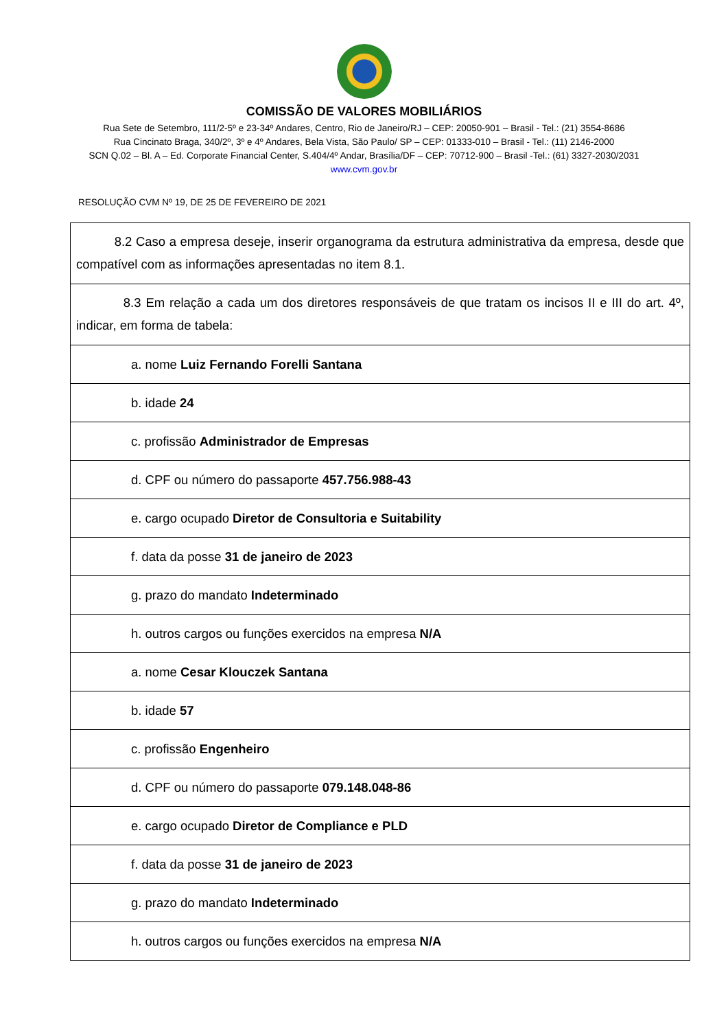COMISSÃO DE VALORES MOBILIÁRIOS
Rua Sete de Setembro, 111/2-5º e 23-34º Andares, Centro, Rio de Janeiro/RJ – CEP: 20050-901 – Brasil - Tel.: (21) 3554-8686
Rua Cincinato Braga, 340/2º, 3º e 4º Andares, Bela Vista, São Paulo/ SP – CEP: 01333-010 – Brasil - Tel.: (11) 2146-2000
SCN Q.02 – Bl. A – Ed. Corporate Financial Center, S.404/4º Andar, Brasília/DF – CEP: 70712-900 – Brasil -Tel.: (61) 3327-2030/2031
www.cvm.gov.br
RESOLUÇÃO CVM Nº 19, DE 25 DE FEVEREIRO DE 2021
| 8.2 Caso a empresa deseje, inserir organograma da estrutura administrativa da empresa, desde que compatível com as informações apresentadas no item 8.1. |
| 8.3 Em relação a cada um dos diretores responsáveis de que tratam os incisos II e III do art. 4º, indicar, em forma de tabela: |
| a. nome Luiz Fernando Forelli Santana |
| b. idade 24 |
| c. profissão Administrador de Empresas |
| d. CPF ou número do passaporte 457.756.988-43 |
| e. cargo ocupado Diretor de Consultoria e Suitability |
| f. data da posse 31 de janeiro de 2023 |
| g. prazo do mandato Indeterminado |
| h. outros cargos ou funções exercidos na empresa N/A |
| a. nome Cesar Klouczek Santana |
| b. idade 57 |
| c. profissão Engenheiro |
| d. CPF ou número do passaporte 079.148.048-86 |
| e. cargo ocupado Diretor de Compliance e PLD |
| f. data da posse 31 de janeiro de 2023 |
| g. prazo do mandato Indeterminado |
| h. outros cargos ou funções exercidos na empresa N/A |